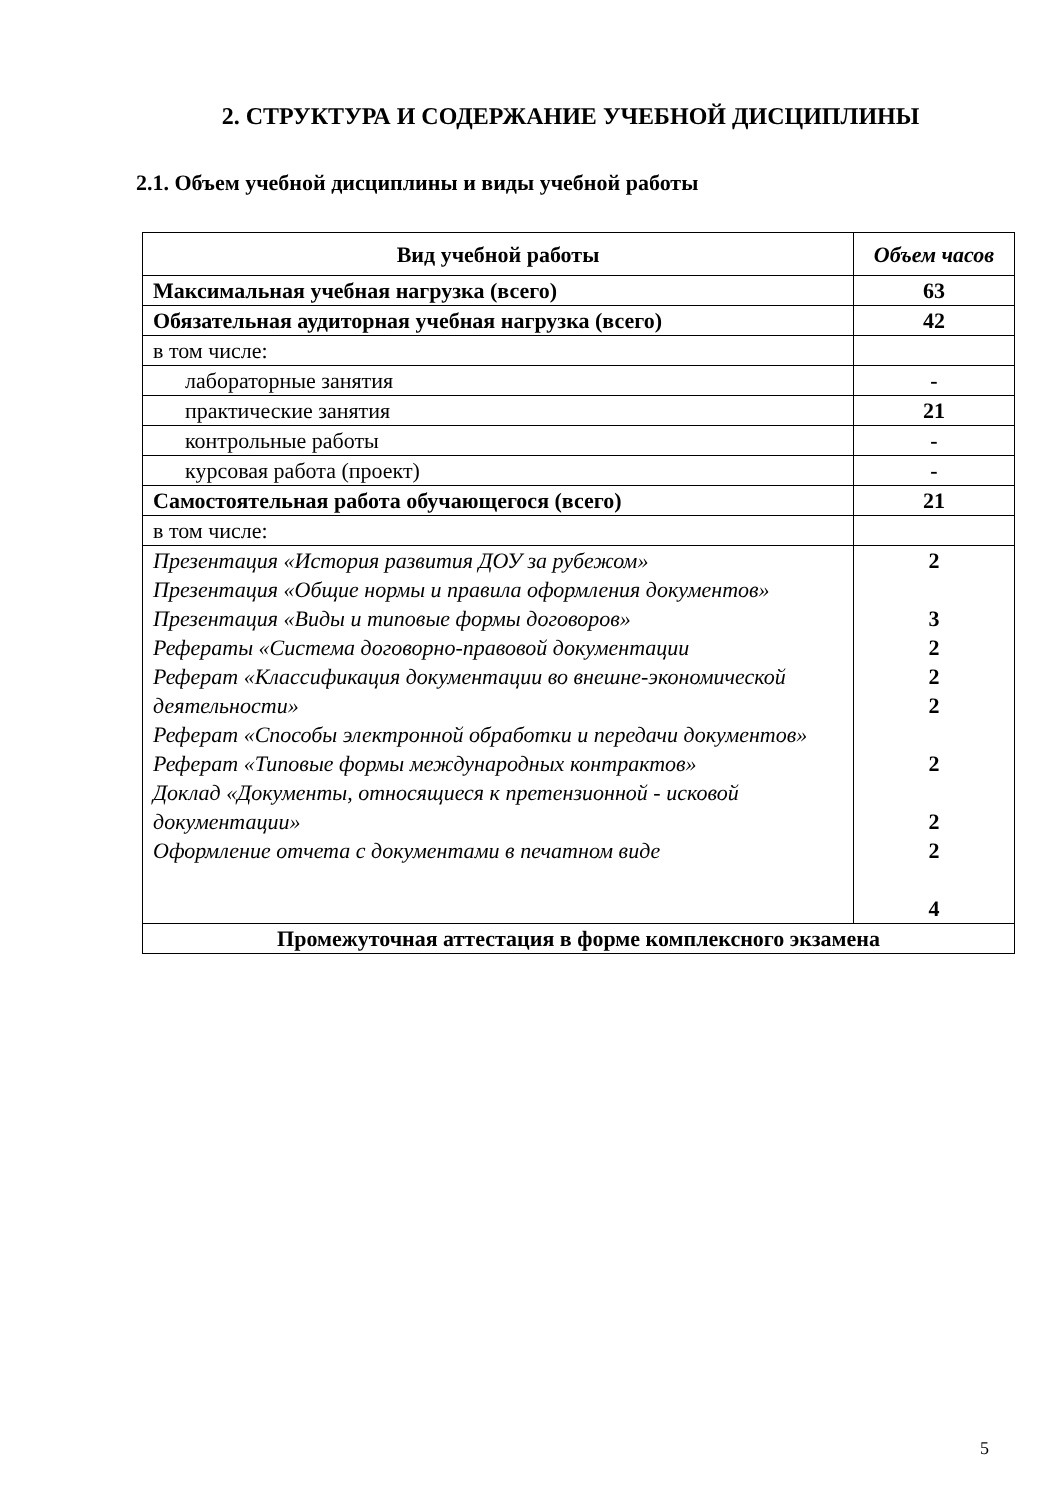2. СТРУКТУРА И СОДЕРЖАНИЕ УЧЕБНОЙ ДИСЦИПЛИНЫ
2.1. Объем учебной дисциплины и виды учебной работы
| Вид учебной работы | Объем часов |
| --- | --- |
| Максимальная учебная нагрузка (всего) | 63 |
| Обязательная аудиторная учебная нагрузка (всего) | 42 |
| в том числе: | |
| лабораторные занятия | - |
| практические занятия | 21 |
| контрольные работы | - |
| курсовая работа (проект) | - |
| Самостоятельная работа обучающегося (всего) | 21 |
| в том числе: | |
| Презентация «История развития ДОУ за рубежом» Презентация «Общие нормы и правила оформления документов» Презентация «Виды и типовые формы договоров» Рефераты «Система договорно-правовой документации Реферат «Классификация документации во внешне-экономической деятельности» Реферат «Способы электронной обработки и передачи документов» Реферат «Типовые формы международных контрактов» Доклад «Документы, относящиеся к претензионной - исковой документации» Оформление отчета с документами в печатном виде | 2 3 2 2 2 2 2 2 4 |
| Промежуточная аттестация в форме комплексного экзамена | |
5